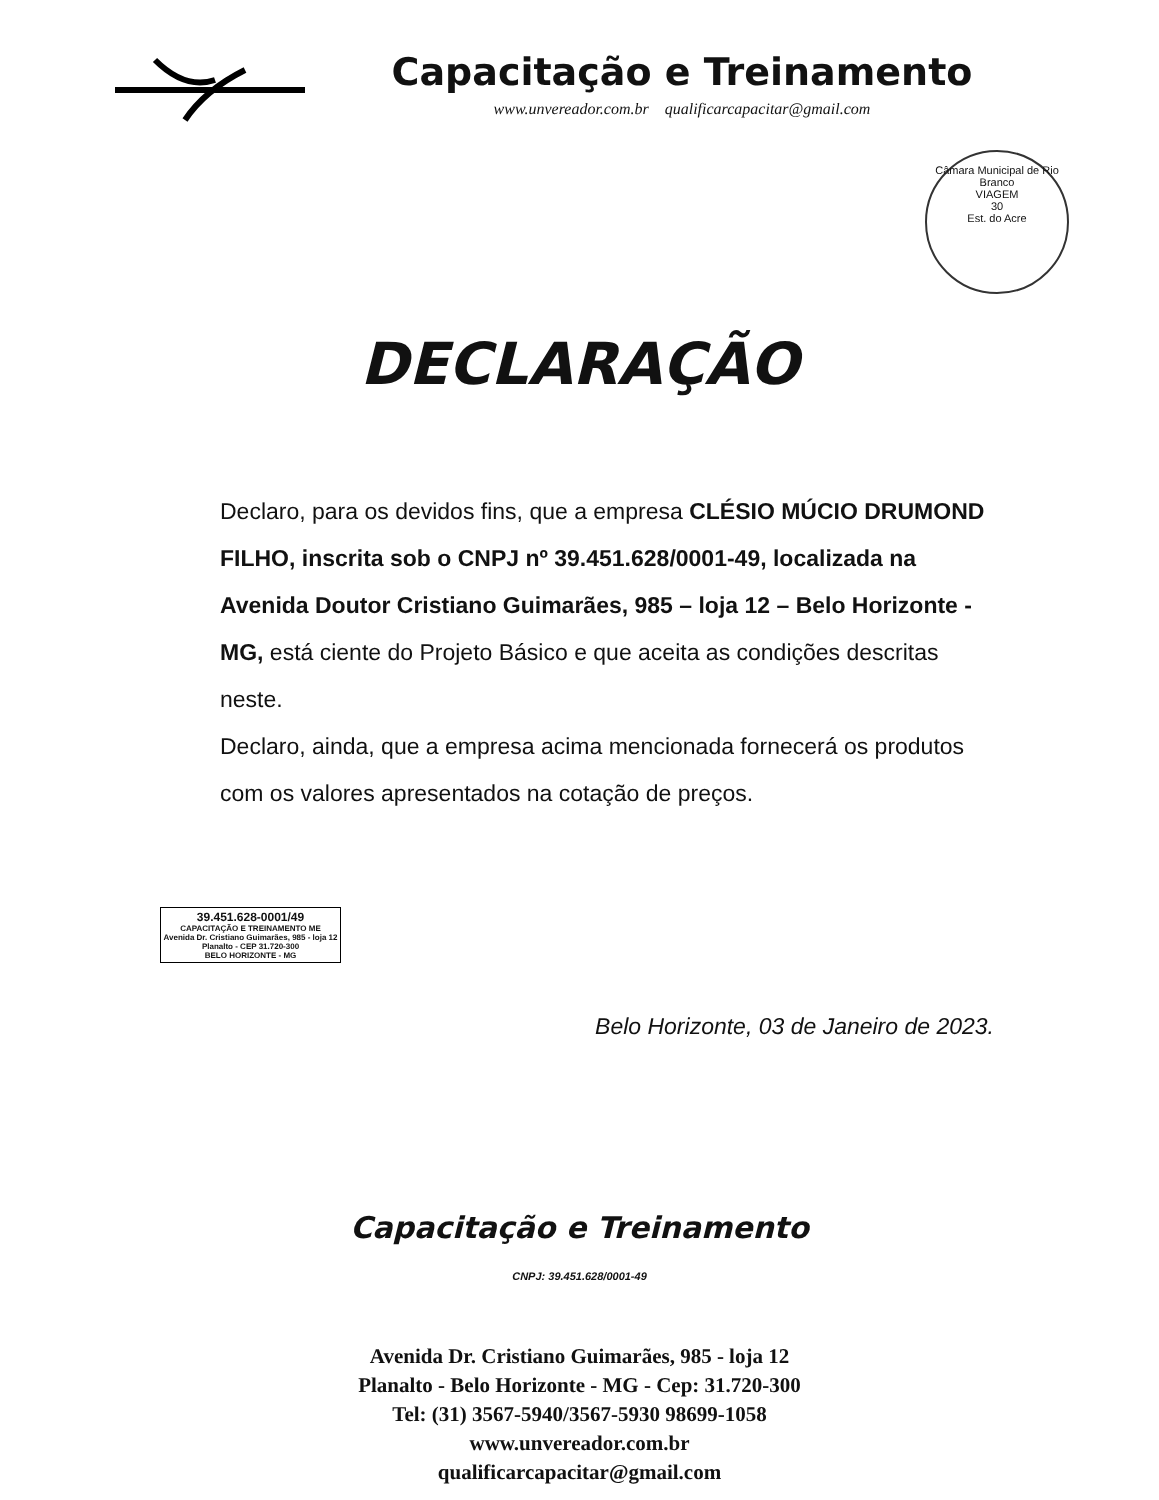Capacitação e Treinamento
www.unvereador.com.br qualificarcapacitar@gmail.com
Câmara Municipal de Rio Branco
VIAGEM
30
Est. do Acre
DECLARAÇÃO
Declaro, para os devidos fins, que a empresa CLÉSIO MÚCIO DRUMOND FILHO, inscrita sob o CNPJ nº 39.451.628/0001-49, localizada na Avenida Doutor Cristiano Guimarães, 985 – loja 12 – Belo Horizonte - MG, está ciente do Projeto Básico e que aceita as condições descritas neste.
Declaro, ainda, que a empresa acima mencionada fornecerá os produtos com os valores apresentados na cotação de preços.
39.451.628-0001/49
CAPACITAÇÃO E TREINAMENTO ME
Avenida Dr. Cristiano Guimarães, 985 - loja 12
Planalto - CEP 31.720-300
BELO HORIZONTE - MG
Belo Horizonte, 03 de Janeiro de 2023.
Capacitação e Treinamento
CNPJ: 39.451.628/0001-49
Avenida Dr. Cristiano Guimarães, 985 - loja 12
Planalto - Belo Horizonte - MG - Cep: 31.720-300
Tel: (31) 3567-5940/3567-5930 98699-1058
www.unvereador.com.br
qualificarcapacitar@gmail.com